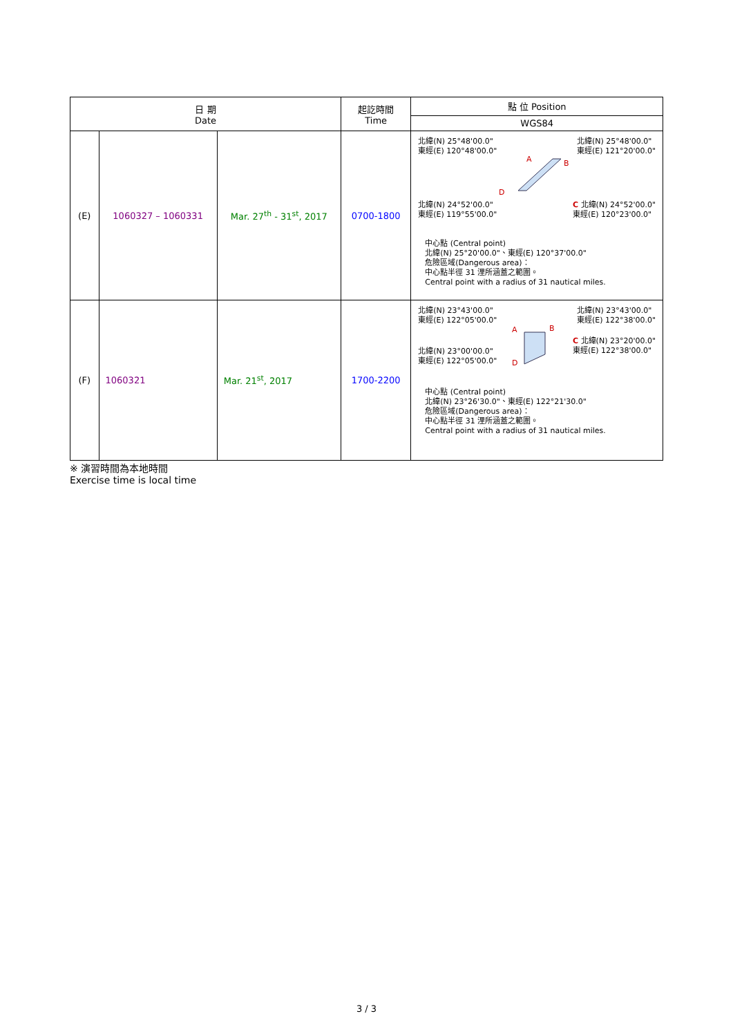| 日 期 Date | | | 起訖時間 Time | 點 位 Position |
| --- | --- | --- | --- | --- |
| | | | | WGS84 |
| (E) | 1060327 – 1060331 | Mar. 27<sup>th</sup> - 31<sup>st</sup>, 2017 | 0700-1800 | 北緯(N) 25°48'00.0" 東經(E) 120°48'00.0" 北緯(N) 25°48'00.0" 東經(E) 121°20'00.0" A B D 北緯(N) 24°52'00.0" 東經(E) 119°55'00.0" C 北緯(N) 24°52'00.0" 東經(E) 120°23'00.0" 中心點 (Central point) 北緯(N) 25°20'00.0"、東經(E) 120°37'00.0" 危險區域(Dangerous area)： 中心點半徑 31 浬所涵蓋之範圍。 Central point with a radius of 31 nautical miles. |
| (F) | 1060321 | Mar. 21<sup>st</sup>, 2017 | 1700-2200 | 北緯(N) 23°43'00.0" 東經(E) 122°05'00.0" 北緯(N) 23°43'00.0" 東經(E) 122°38'00.0" 北緯(N) 23°00'00.0" 東經(E) 122°05'00.0" A B D C 北緯(N) 23°20'00.0" 東經(E) 122°38'00.0" 中心點 (Central point) 北緯(N) 23°26'30.0"、東經(E) 122°21'30.0" 危險區域(Dangerous area)： 中心點半徑 31 浬所涵蓋之範圍。 Central point with a radius of 31 nautical miles. |
※ 演習時間為本地時間
Exercise time is local time
3 / 3